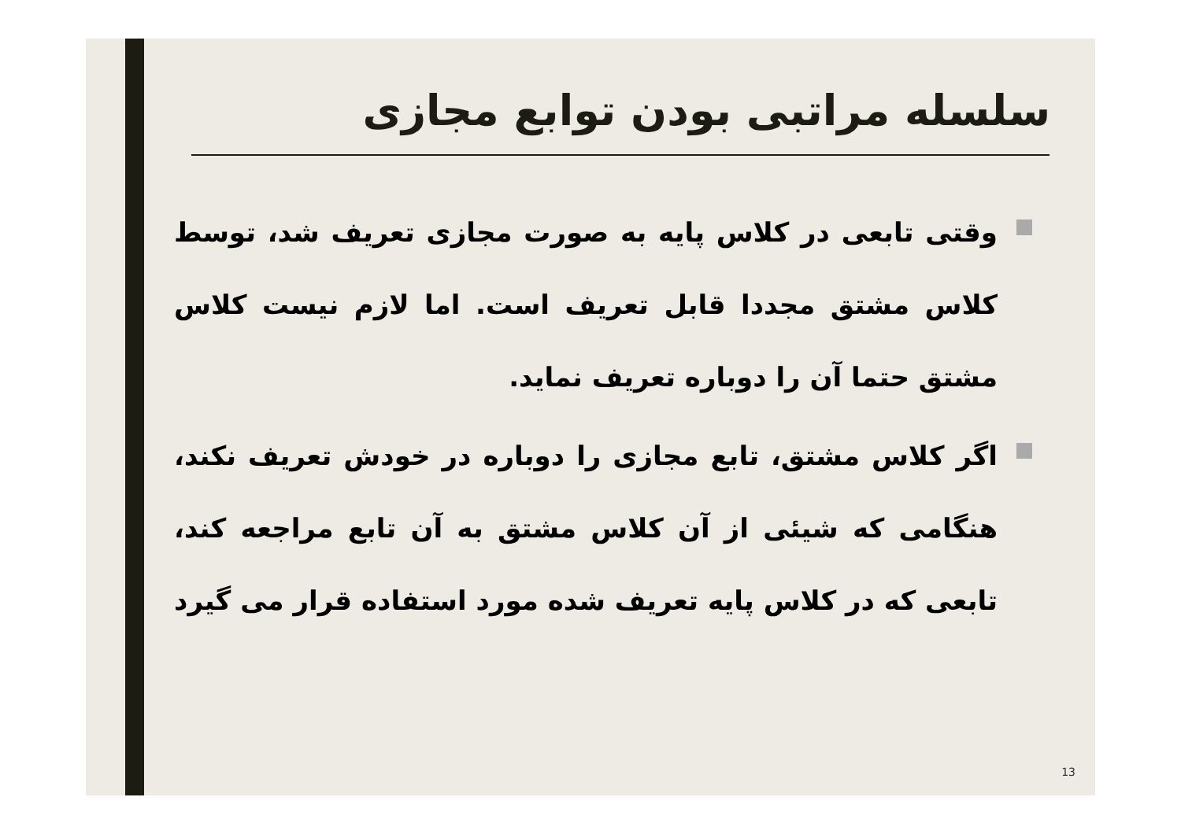سلسله مراتبی بودن توابع مجازی
وقتی تابعی در کلاس پایه به صورت مجازی تعریف شد، توسط کلاس مشتق مجددا قابل تعریف است. اما لازم نیست کلاس مشتق حتما آن را دوباره تعریف نماید.
اگر کلاس مشتق، تابع مجازی را دوباره در خودش تعریف نکند، هنگامی که شیئی از آن کلاس مشتق به آن تابع مراجعه کند، تابعی که در کلاس پایه تعریف شده مورد استفاده قرار می گیرد
13